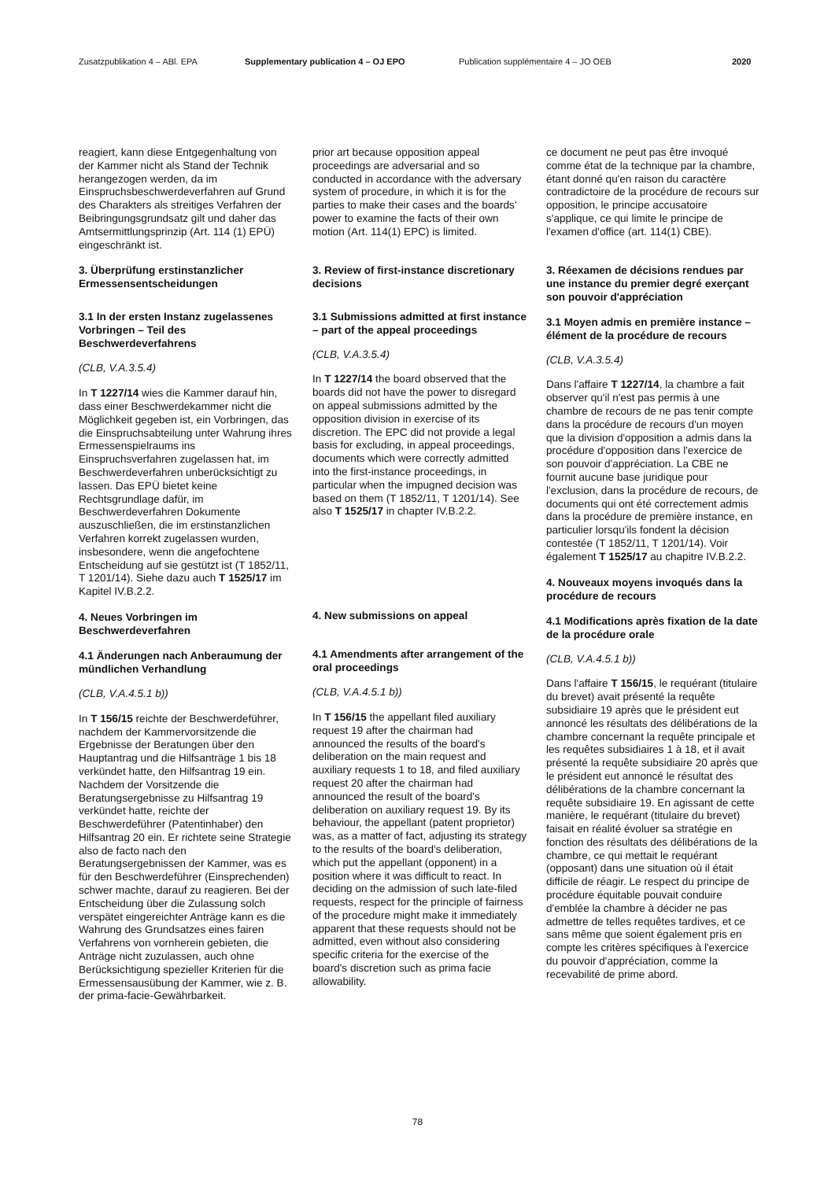Zusatzpublikation 4 – ABl. EPA Supplementary publication 4 – OJ EPO Publication supplémentaire 4 – JO OEB 2020
reagiert, kann diese Entgegenhaltung von der Kammer nicht als Stand der Technik herangezogen werden, da im Einspruchsbeschwerdeverfahren auf Grund des Charakters als streitiges Verfahren der Beibringungsgrundsatz gilt und daher das Amtsermittlungsprinzip (Art. 114 (1) EPÜ) eingeschränkt ist.
3. Überprüfung erstinstanzlicher Ermessensentscheidungen
3.1 In der ersten Instanz zugelassenes Vorbringen – Teil des Beschwerdeverfahrens
(CLB, V.A.3.5.4)
In T 1227/14 wies die Kammer darauf hin, dass einer Beschwerdekammer nicht die Möglichkeit gegeben ist, ein Vorbringen, das die Einspruchsabteilung unter Wahrung ihres Ermessenspielraums ins Einspruchsverfahren zugelassen hat, im Beschwerdeverfahren unberücksichtigt zu lassen. Das EPÜ bietet keine Rechtsgrundlage dafür, im Beschwerdeverfahren Dokumente auszuschließen, die im erstinstanzlichen Verfahren korrekt zugelassen wurden, insbesondere, wenn die angefochtene Entscheidung auf sie gestützt ist (T 1852/11, T 1201/14). Siehe dazu auch T 1525/17 im Kapitel IV.B.2.2.
4. Neues Vorbringen im Beschwerdeverfahren
4.1 Änderungen nach Anberaumung der mündlichen Verhandlung
(CLB, V.A.4.5.1 b))
In T 156/15 reichte der Beschwerdeführer, nachdem der Kammervorsitzende die Ergebnisse der Beratungen über den Hauptantrag und die Hilfsanträge 1 bis 18 verkündet hatte, den Hilfsantrag 19 ein. Nachdem der Vorsitzende die Beratungsergebnisse zu Hilfsantrag 19 verkündet hatte, reichte der Beschwerdeführer (Patentinhaber) den Hilfsantrag 20 ein. Er richtete seine Strategie also de facto nach den Beratungsergebnissen der Kammer, was es für den Beschwerdeführer (Einsprechenden) schwer machte, darauf zu reagieren. Bei der Entscheidung über die Zulassung solch verspätet eingereichter Anträge kann es die Wahrung des Grundsatzes eines fairen Verfahrens von vornherein gebieten, die Anträge nicht zuzulassen, auch ohne Berücksichtigung spezieller Kriterien für die Ermessensausübung der Kammer, wie z. B. der prima-facie-Gewährbarkeit.
prior art because opposition appeal proceedings are adversarial and so conducted in accordance with the adversary system of procedure, in which it is for the parties to make their cases and the boards' power to examine the facts of their own motion (Art. 114(1) EPC) is limited.
3. Review of first-instance discretionary decisions
3.1 Submissions admitted at first instance – part of the appeal proceedings
(CLB, V.A.3.5.4)
In T 1227/14 the board observed that the boards did not have the power to disregard on appeal submissions admitted by the opposition division in exercise of its discretion. The EPC did not provide a legal basis for excluding, in appeal proceedings, documents which were correctly admitted into the first-instance proceedings, in particular when the impugned decision was based on them (T 1852/11, T 1201/14). See also T 1525/17 in chapter IV.B.2.2.
4. New submissions on appeal
4.1 Amendments after arrangement of the oral proceedings
(CLB, V.A.4.5.1 b))
In T 156/15 the appellant filed auxiliary request 19 after the chairman had announced the results of the board's deliberation on the main request and auxiliary requests 1 to 18, and filed auxiliary request 20 after the chairman had announced the result of the board's deliberation on auxiliary request 19. By its behaviour, the appellant (patent proprietor) was, as a matter of fact, adjusting its strategy to the results of the board's deliberation, which put the appellant (opponent) in a position where it was difficult to react. In deciding on the admission of such late-filed requests, respect for the principle of fairness of the procedure might make it immediately apparent that these requests should not be admitted, even without also considering specific criteria for the exercise of the board's discretion such as prima facie allowability.
ce document ne peut pas être invoqué comme état de la technique par la chambre, étant donné qu'en raison du caractère contradictoire de la procédure de recours sur opposition, le principe accusatoire s'applique, ce qui limite le principe de l'examen d'office (art. 114(1) CBE).
3. Réexamen de décisions rendues par une instance du premier degré exerçant son pouvoir d'appréciation
3.1 Moyen admis en première instance – élément de la procédure de recours
(CLB, V.A.3.5.4)
Dans l'affaire T 1227/14, la chambre a fait observer qu'il n'est pas permis à une chambre de recours de ne pas tenir compte dans la procédure de recours d'un moyen que la division d'opposition a admis dans la procédure d'opposition dans l'exercice de son pouvoir d'appréciation. La CBE ne fournit aucune base juridique pour l'exclusion, dans la procédure de recours, de documents qui ont été correctement admis dans la procédure de première instance, en particulier lorsqu'ils fondent la décision contestée (T 1852/11, T 1201/14). Voir également T 1525/17 au chapitre IV.B.2.2.
4. Nouveaux moyens invoqués dans la procédure de recours
4.1 Modifications après fixation de la date de la procédure orale
(CLB, V.A.4.5.1 b))
Dans l'affaire T 156/15, le requérant (titulaire du brevet) avait présenté la requête subsidiaire 19 après que le président eut annoncé les résultats des délibérations de la chambre concernant la requête principale et les requêtes subsidiaires 1 à 18, et il avait présenté la requête subsidiaire 20 après que le président eut annoncé le résultat des délibérations de la chambre concernant la requête subsidiaire 19. En agissant de cette manière, le requérant (titulaire du brevet) faisait en réalité évoluer sa stratégie en fonction des résultats des délibérations de la chambre, ce qui mettait le requérant (opposant) dans une situation où il était difficile de réagir. Le respect du principe de procédure équitable pouvait conduire d'emblée la chambre à décider ne pas admettre de telles requêtes tardives, et ce sans même que soient également pris en compte les critères spécifiques à l'exercice du pouvoir d'appréciation, comme la recevabilité de prime abord.
78